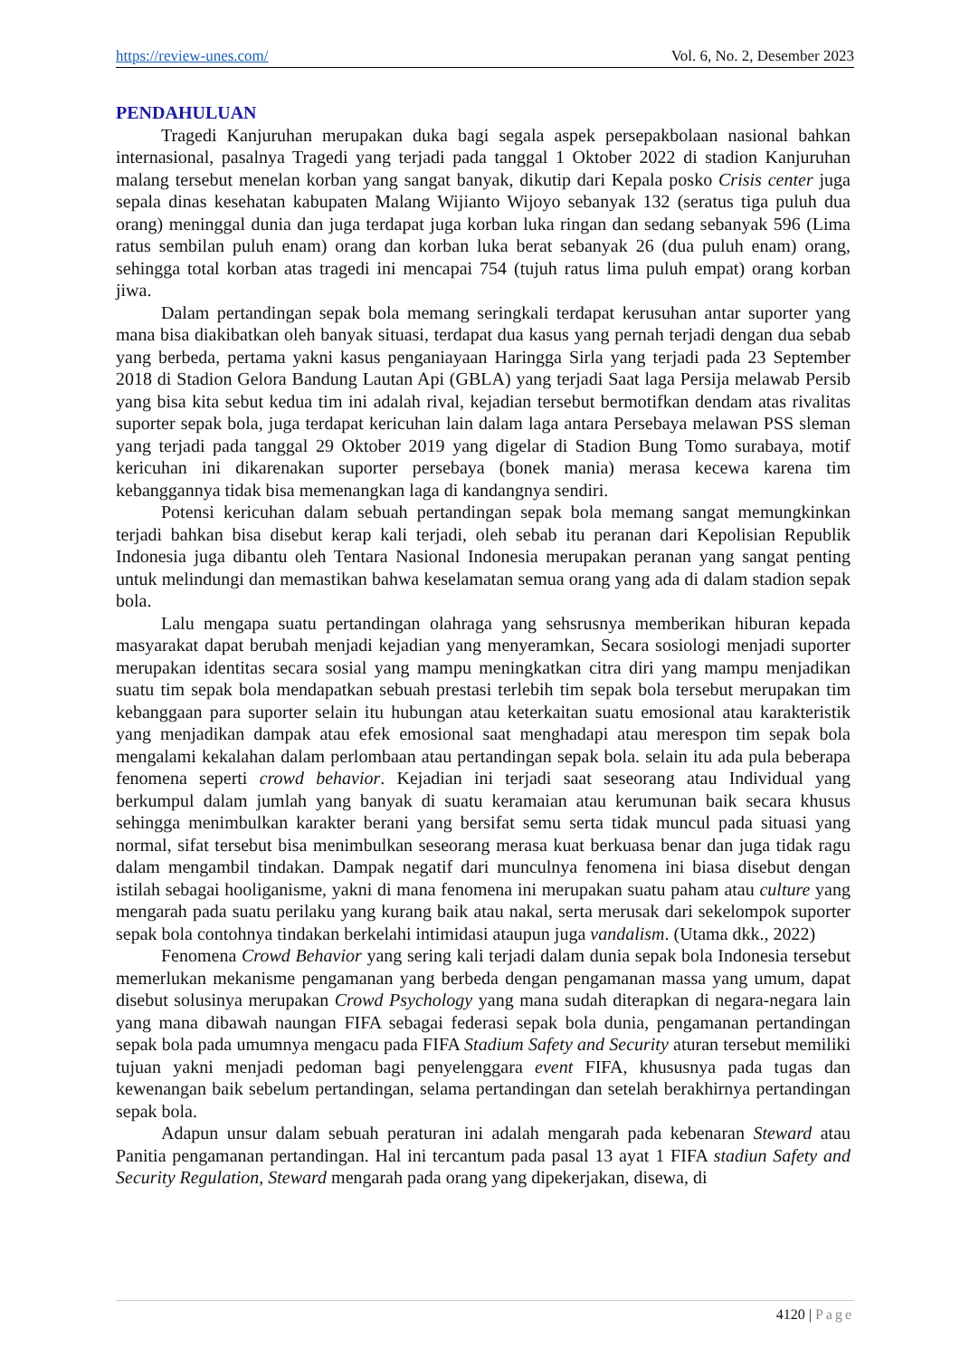https://review-unes.com/ Vol. 6, No. 2, Desember 2023
PENDAHULUAN
Tragedi Kanjuruhan merupakan duka bagi segala aspek persepakbolaan nasional bahkan internasional, pasalnya Tragedi yang terjadi pada tanggal 1 Oktober 2022 di stadion Kanjuruhan malang tersebut menelan korban yang sangat banyak, dikutip dari Kepala posko Crisis center juga sepala dinas kesehatan kabupaten Malang Wijianto Wijoyo sebanyak 132 (seratus tiga puluh dua orang) meninggal dunia dan juga terdapat juga korban luka ringan dan sedang sebanyak 596 (Lima ratus sembilan puluh enam) orang dan korban luka berat sebanyak 26 (dua puluh enam) orang, sehingga total korban atas tragedi ini mencapai 754 (tujuh ratus lima puluh empat) orang korban jiwa.
Dalam pertandingan sepak bola memang seringkali terdapat kerusuhan antar suporter yang mana bisa diakibatkan oleh banyak situasi, terdapat dua kasus yang pernah terjadi dengan dua sebab yang berbeda, pertama yakni kasus penganiayaan Haringga Sirla yang terjadi pada 23 September 2018 di Stadion Gelora Bandung Lautan Api (GBLA) yang terjadi Saat laga Persija melawab Persib yang bisa kita sebut kedua tim ini adalah rival, kejadian tersebut bermotifkan dendam atas rivalitas suporter sepak bola, juga terdapat kericuhan lain dalam laga antara Persebaya melawan PSS sleman yang terjadi pada tanggal 29 Oktober 2019 yang digelar di Stadion Bung Tomo surabaya, motif kericuhan ini dikarenakan suporter persebaya (bonek mania) merasa kecewa karena tim kebanggannya tidak bisa memenangkan laga di kandangnya sendiri.
Potensi kericuhan dalam sebuah pertandingan sepak bola memang sangat memungkinkan terjadi bahkan bisa disebut kerap kali terjadi, oleh sebab itu peranan dari Kepolisian Republik Indonesia juga dibantu oleh Tentara Nasional Indonesia merupakan peranan yang sangat penting untuk melindungi dan memastikan bahwa keselamatan semua orang yang ada di dalam stadion sepak bola.
Lalu mengapa suatu pertandingan olahraga yang sehsrusnya memberikan hiburan kepada masyarakat dapat berubah menjadi kejadian yang menyeramkan, Secara sosiologi menjadi suporter merupakan identitas secara sosial yang mampu meningkatkan citra diri yang mampu menjadikan suatu tim sepak bola mendapatkan sebuah prestasi terlebih tim sepak bola tersebut merupakan tim kebanggaan para suporter selain itu hubungan atau keterkaitan suatu emosional atau karakteristik yang menjadikan dampak atau efek emosional saat menghadapi atau merespon tim sepak bola mengalami kekalahan dalam perlombaan atau pertandingan sepak bola. selain itu ada pula beberapa fenomena seperti crowd behavior. Kejadian ini terjadi saat seseorang atau Individual yang berkumpul dalam jumlah yang banyak di suatu keramaian atau kerumunan baik secara khusus sehingga menimbulkan karakter berani yang bersifat semu serta tidak muncul pada situasi yang normal, sifat tersebut bisa menimbulkan seseorang merasa kuat berkuasa benar dan juga tidak ragu dalam mengambil tindakan. Dampak negatif dari munculnya fenomena ini biasa disebut dengan istilah sebagai hooliganisme, yakni di mana fenomena ini merupakan suatu paham atau culture yang mengarah pada suatu perilaku yang kurang baik atau nakal, serta merusak dari sekelompok suporter sepak bola contohnya tindakan berkelahi intimidasi ataupun juga vandalism. (Utama dkk., 2022)
Fenomena Crowd Behavior yang sering kali terjadi dalam dunia sepak bola Indonesia tersebut memerlukan mekanisme pengamanan yang berbeda dengan pengamanan massa yang umum, dapat disebut solusinya merupakan Crowd Psychology yang mana sudah diterapkan di negara-negara lain yang mana dibawah naungan FIFA sebagai federasi sepak bola dunia, pengamanan pertandingan sepak bola pada umumnya mengacu pada FIFA Stadium Safety and Security aturan tersebut memiliki tujuan yakni menjadi pedoman bagi penyelenggara event FIFA, khususnya pada tugas dan kewenangan baik sebelum pertandingan, selama pertandingan dan setelah berakhirnya pertandingan sepak bola.
Adapun unsur dalam sebuah peraturan ini adalah mengarah pada kebenaran Steward atau Panitia pengamanan pertandingan. Hal ini tercantum pada pasal 13 ayat 1 FIFA stadiun Safety and Security Regulation, Steward mengarah pada orang yang dipekerjakan, disewa, di
4120 | Page